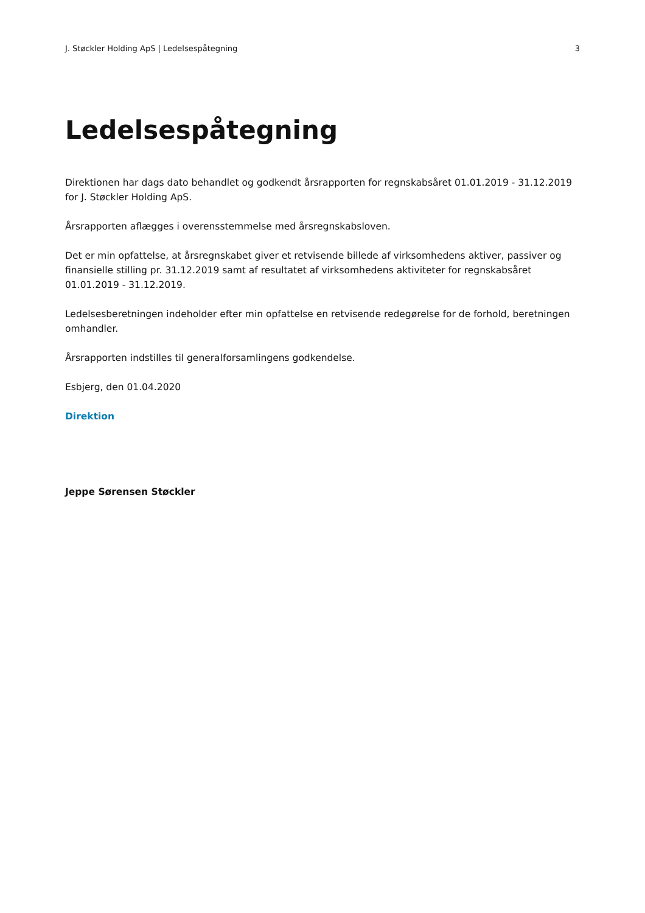J. Støckler Holding ApS | Ledelsespåtegning 3
Ledelsespåtegning
Direktionen har dags dato behandlet og godkendt årsrapporten for regnskabsåret 01.01.2019 - 31.12.2019 for J. Støckler Holding ApS.
Årsrapporten aflægges i overensstemmelse med årsregnskabsloven.
Det er min opfattelse, at årsregnskabet giver et retvisende billede af virksomhedens aktiver, passiver og finansielle stilling pr. 31.12.2019 samt af resultatet af virksomhedens aktiviteter for regnskabsåret 01.01.2019 - 31.12.2019.
Ledelsesberetningen indeholder efter min opfattelse en retvisende redegørelse for de forhold, beretningen omhandler.
Årsrapporten indstilles til generalforsamlingens godkendelse.
Esbjerg, den 01.04.2020
Direktion
Jeppe Sørensen Støckler